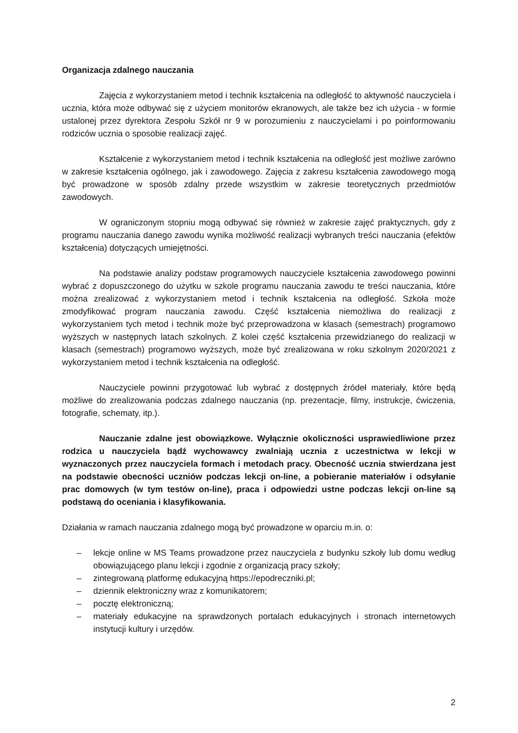Organizacja zdalnego nauczania
Zajęcia z wykorzystaniem metod i technik kształcenia na odległość to aktywność nauczyciela i ucznia, która może odbywać się z użyciem monitorów ekranowych, ale także bez ich użycia - w formie ustalonej przez dyrektora Zespołu Szkół nr 9 w porozumieniu z nauczycielami i po poinformowaniu rodziców ucznia o sposobie realizacji zajęć.
Kształcenie z wykorzystaniem metod i technik kształcenia na odległość jest możliwe zarówno w zakresie kształcenia ogólnego, jak i zawodowego. Zajęcia z zakresu kształcenia zawodowego mogą być prowadzone w sposób zdalny przede wszystkim w zakresie teoretycznych przedmiotów zawodowych.
W ograniczonym stopniu mogą odbywać się również w zakresie zajęć praktycznych, gdy z programu nauczania danego zawodu wynika możliwość realizacji wybranych treści nauczania (efektów kształcenia) dotyczących umiejętności.
Na podstawie analizy podstaw programowych nauczyciele kształcenia zawodowego powinni wybrać z dopuszczonego do użytku w szkole programu nauczania zawodu te treści nauczania, które można zrealizować z wykorzystaniem metod i technik kształcenia na odległość. Szkoła może zmodyfikować program nauczania zawodu. Część kształcenia niemożliwa do realizacji z wykorzystaniem tych metod i technik może być przeprowadzona w klasach (semestrach) programowo wyższych w następnych latach szkolnych. Z kolei część kształcenia przewidzianego do realizacji w klasach (semestrach) programowo wyższych, może być zrealizowana w roku szkolnym 2020/2021 z wykorzystaniem metod i technik kształcenia na odległość.
Nauczyciele powinni przygotować lub wybrać z dostępnych źródeł materiały, które będą możliwe do zrealizowania podczas zdalnego nauczania (np. prezentacje, filmy, instrukcje, ćwiczenia, fotografie, schematy, itp.).
Nauczanie zdalne jest obowiązkowe. Wyłącznie okoliczności usprawiedliwione przez rodzica u nauczyciela bądź wychowawcy zwalniają ucznia z uczestnictwa w lekcji w wyznaczonych przez nauczyciela formach i metodach pracy. Obecność ucznia stwierdzana jest na podstawie obecności uczniów podczas lekcji on-line, a pobieranie materiałów i odsyłanie prac domowych (w tym testów on-line), praca i odpowiedzi ustne podczas lekcji on-line są podstawą do oceniania i klasyfikowania.
Działania w ramach nauczania zdalnego mogą być prowadzone w oparciu m.in. o:
– lekcje online w MS Teams prowadzone przez nauczyciela z budynku szkoły lub domu według obowiązującego planu lekcji i zgodnie z organizacją pracy szkoły;
– zintegrowaną platformę edukacyjną https://epodreczniki.pl;
– dziennik elektroniczny wraz z komunikatorem;
– pocztę elektroniczną;
– materiały edukacyjne na sprawdzonych portalach edukacyjnych i stronach internetowych instytucji kultury i urzędów.
2